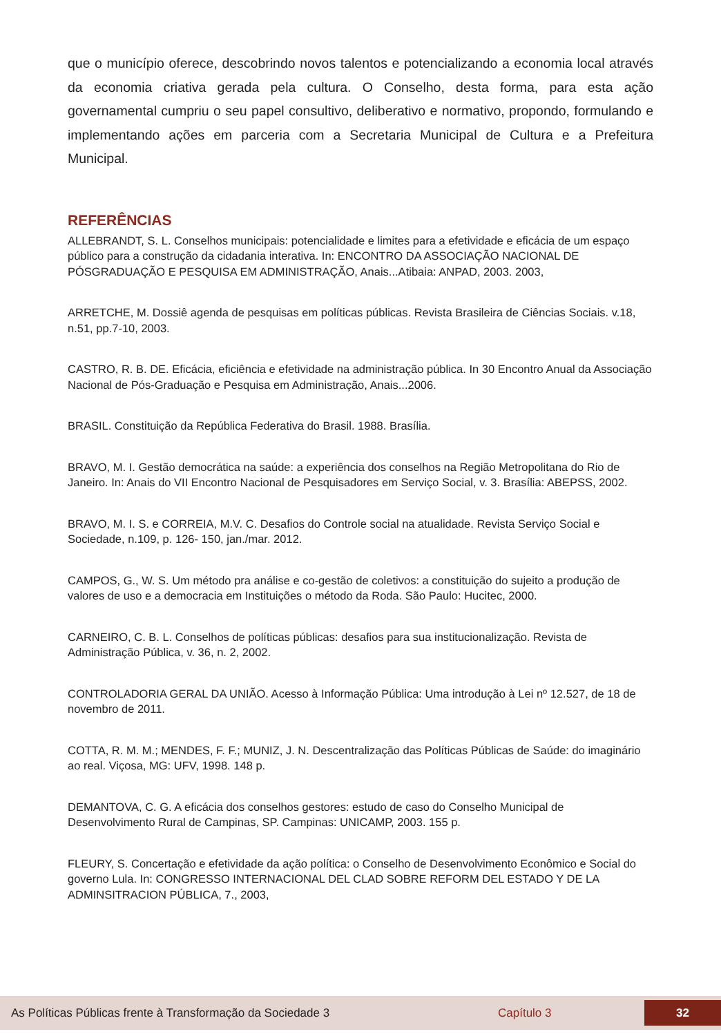que o município oferece, descobrindo novos talentos e potencializando a economia local através da economia criativa gerada pela cultura. O Conselho, desta forma, para esta ação governamental cumpriu o seu papel consultivo, deliberativo e normativo, propondo, formulando e implementando ações em parceria com a Secretaria Municipal de Cultura e a Prefeitura Municipal.
REFERÊNCIAS
ALLEBRANDT, S. L. Conselhos municipais: potencialidade e limites para a efetividade e eficácia de um espaço público para a construção da cidadania interativa. In: ENCONTRO DA ASSOCIAÇÃO NACIONAL DE PÓSGRADUAÇÃO E PESQUISA EM ADMINISTRAÇÃO, Anais...Atibaia: ANPAD, 2003. 2003,
ARRETCHE, M. Dossiê agenda de pesquisas em políticas públicas. Revista Brasileira de Ciências Sociais. v.18, n.51, pp.7-10, 2003.
CASTRO, R. B. DE. Eficácia, eficiência e efetividade na administração pública. In 30 Encontro Anual da Associação Nacional de Pós-Graduação e Pesquisa em Administração, Anais...2006.
BRASIL. Constituição da República Federativa do Brasil. 1988. Brasília.
BRAVO, M. I. Gestão democrática na saúde: a experiência dos conselhos na Região Metropolitana do Rio de Janeiro. In: Anais do VII Encontro Nacional de Pesquisadores em Serviço Social, v. 3. Brasília: ABEPSS, 2002.
BRAVO, M. I. S. e CORREIA, M.V. C. Desafios do Controle social na atualidade. Revista Serviço Social e Sociedade, n.109, p. 126- 150, jan./mar. 2012.
CAMPOS, G., W. S. Um método pra análise e co-gestão de coletivos: a constituição do sujeito a produção de valores de uso e a democracia em Instituições o método da Roda. São Paulo: Hucitec, 2000.
CARNEIRO, C. B. L. Conselhos de políticas públicas: desafios para sua institucionalização. Revista de Administração Pública, v. 36, n. 2, 2002.
CONTROLADORIA GERAL DA UNIÃO. Acesso à Informação Pública: Uma introdução à Lei nº 12.527, de 18 de novembro de 2011.
COTTA, R. M. M.; MENDES, F. F.; MUNIZ, J. N. Descentralização das Políticas Públicas de Saúde: do imaginário ao real. Viçosa, MG: UFV, 1998. 148 p.
DEMANTOVA, C. G. A eficácia dos conselhos gestores: estudo de caso do Conselho Municipal de Desenvolvimento Rural de Campinas, SP. Campinas: UNICAMP, 2003. 155 p.
FLEURY, S. Concertação e efetividade da ação política: o Conselho de Desenvolvimento Econômico e Social do governo Lula. In: CONGRESSO INTERNACIONAL DEL CLAD SOBRE REFORM DEL ESTADO Y DE LA ADMINSITRACION PÚBLICA, 7., 2003,
As Políticas Públicas frente à Transformação da Sociedade 3 Capítulo 3 32